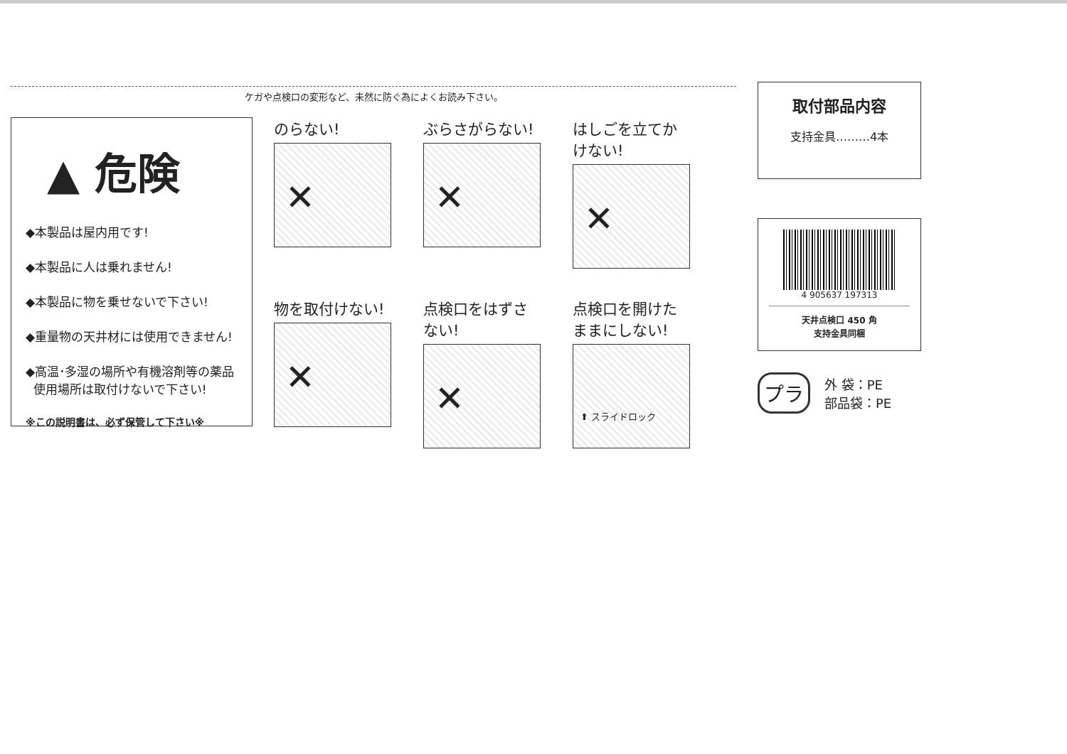ケガや点検口の変形など、未然に防ぐ為によくお読み下さい。
▲ 危険
◆本製品は屋内用です!
◆本製品に人は乗れません!
◆本製品に物を乗せないで下さい!
◆重量物の天井材には使用できません!
◆高温･多湿の場所や有機溶剤等の薬品
使用場所は取付けないで下さい!
※この説明書は、必ず保管して下さい※
のらない!
✕
ぶらさがらない!
✕
はしごを立てかけない!
✕
物を取付けない!
✕
点検口をはずさない!
✕
点検口を開けたままにしない!
⬆ スライドロック
取付部品内容
支持金具………4本
4 905637 197313
天井点検口 450 角
支持金具同梱
プラ
外 袋：PE
部品袋：PE